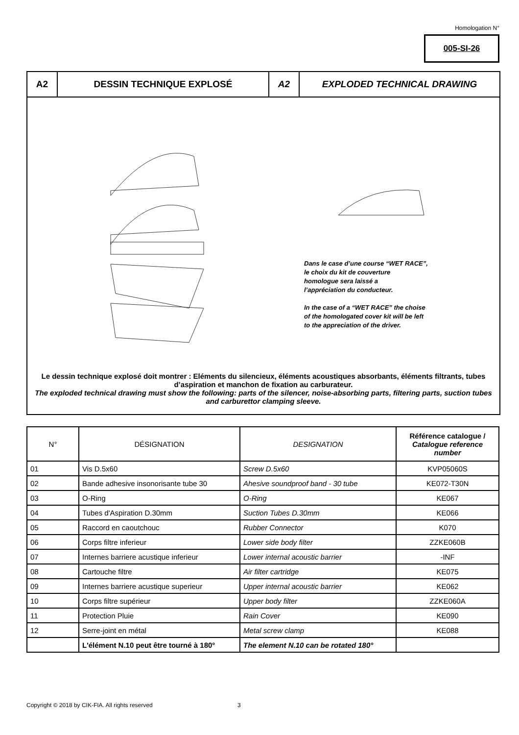Homologation N°
005-SI-26
A2 DESSIN TECHNIQUE EXPLOSÉ A2 EXPLODED TECHNICAL DRAWING
Dans le case d’une course “WET RACE”,
le choix du kit de couverture
homologue sera laissé a
l’appréciation du conducteur.
In the case of a “WET RACE” the choise
of the homologated cover kit will be left
to the appreciation of the driver.
Le dessin technique explosé doit montrer : Eléments du silencieux, éléments acoustiques absorbants, éléments filtrants, tubes d’aspiration et manchon de fixation au carburateur.
The exploded technical drawing must show the following: parts of the silencer, noise-absorbing parts, filtering parts, suction tubes and carburettor clamping sleeve.
| N° | DÉSIGNATION | DESIGNATION | Référence catalogue / Catalogue reference number |
| --- | --- | --- | --- |
| 01 | Vis D.5x60 | Screw D.5x60 | KVP05060S |
| 02 | Bande adhesive insonorisante tube 30 | Ahesive soundproof band - 30 tube | KE072-T30N |
| 03 | O-Ring | O-Ring | KE067 |
| 04 | Tubes d'Aspiration D.30mm | Suction Tubes D.30mm | KE066 |
| 05 | Raccord en caoutchouc | Rubber Connector | K070 |
| 06 | Corps filtre inferieur | Lower side body filter | ZZKE060B |
| 07 | Internes barriere acustique inferieur | Lower internal acoustic barrier | -INF |
| 08 | Cartouche filtre | Air filter cartridge | KE075 |
| 09 | Internes barriere acustique superieur | Upper internal acoustic barrier | KE062 |
| 10 | Corps filtre supérieur | Upper body filter | ZZKE060A |
| 11 | Protection Pluie | Rain Cover | KE090 |
| 12 | Serre-joint en métal | Metal screw clamp | KE088 |
| | L'élément N.10 peut être tourné à 180° | The element N.10 can be rotated 180° | |
Copyright © 2018 by CIK-FIA. All rights reserved 3